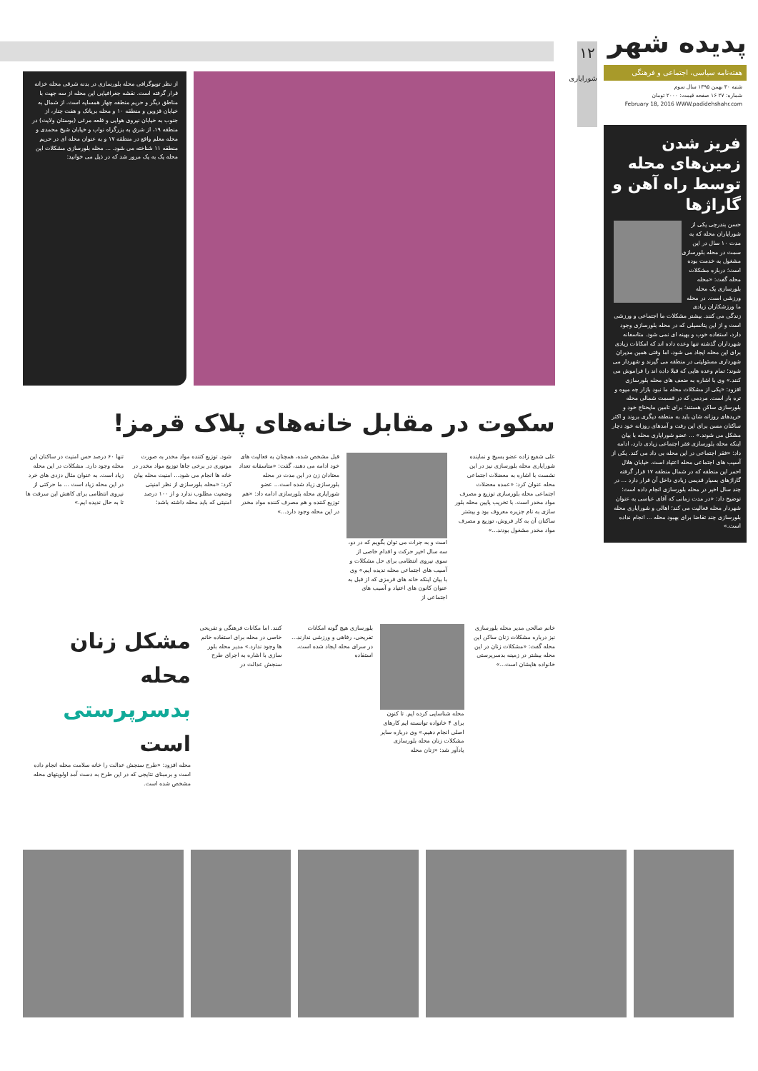۱۲
شورایاری
پدیده شهر
هفته‌نامه سیاسی، اجتماعی و فرهنگی
شنبه ۳۰ بهمن ۱۳۹۵ سال سوم
شماره: ۲۷ ۱۶ صفحه قیمت: ۲۰۰۰ تومان
February 18, 2016 WWW.padidehshahr.com
فریز شدن زمین‌های محله توسط راه آهن و گاراژها
حسن بندرچی یکی از شورایاران محله که به مدت ۱۰ سال در این سمت در محله بلورسازی مشغول به خدمت بوده است؛ درباره مشکلات محله گفت: «محله بلورسازی یک محله ورزشی است. در محله ما ورزشکاران زیادی زندگی می کنند. بیشتر مشکلات ما اجتماعی و ورزشی است و از این پتانسیلی که در محله بلورسازی وجود دارد، استفاده خوب و بهینه ای نمی شود. متاسفانه شهرداران گذشته تنها وعده داده اند که امکانات زیادی برای این محله ایجاد می شود، اما وقتی همین مدیران شهرداری مسئولیتی در منطقه می گیرند و شهردار می شوند؛ تمام وعده هایی که قبلا داده اند را فراموش می کنند.» وی با اشاره به ضعف های محله بلورسازی افزود: «یکی از مشکلات محله ما نبود بازار چه میوه و تره بار است. مردمی که در قسمت شمالی محله بلورسازی ساکن هستند؛ برای تامین مایحتاج خود و خریدهای روزانه شان باید به منطقه دیگری بروند و اکثر ساکنان مسن برای این رفت و آمدهای روزانه خود دچار مشکل می شوند.» ... عضو شورایاری محله با بیان اینکه محله بلورسازی فقر اجتماعی زیادی دارد، ادامه داد: «فقر اجتماعی در این محله بی داد می کند. یکی از آسیب های اجتماعی محله اعتیاد است. خیابان هلال احمر این منطقه که در شمال منطقه ۱۷ قرار گرفته گاراژهای بسیار قدیمی زیادی داخل آن قرار دارد ... در چند سال اخیر در محله بلورسازی انجام داده است؛ توضیح داد: «در مدت زمانی که آقای عباسی به عنوان شهردار محله فعالیت می کند؛ اهالی و شورایاری محله بلورسازی چند تقاضا برای بهبود محله ... انجام نداده است.»
از نظر توپوگرافی محله بلورسازی در بدنه شرقی محله خزانه قرار گرفته است. نقشه جغرافیایی این محله از سه جهت با مناطق دیگر و حریم منطقه چهار همسایه است. از شمال به خیابان قزوین و منطقه ۱۰ و محله بریانک و هفت چنار، از جنوب به خیابان نیروی هوایی و قلعه مرغی (بوستان ولایت) در منطقه ۱۹، از شرق به بزرگراه نواب و خیابان شیخ محمدی و محله معلم واقع در منطقه ۱۷ و به عنوان محله ای در حریم منطقه ۱۱ شناخته می شود. ... محله بلورسازی مشکلات این محله یک به یک مرور شد که در ذیل می خوانید:
سکوت در مقابل خانه‌های پلاک قرمز!
علی شفیع زاده عضو بسیج و نماینده شورایاری محله بلورسازی نیز در این نشست با اشاره به معضلات اجتماعی محله عنوان کرد: «عمده معضلات اجتماعی محله بلورسازی توزیع و مصرف مواد مخدر است. با تخریب پایین محله بلور سازی به نام جزیره معروف بود و بیشتر ساکنان آن به کار فروش، توزیع و مصرف مواد مخدر مشغول بودند...»
است و به جرات می توان بگویم که در دو، سه سال اخیر حرکت و اقدام خاصی از سوی نیروی انتظامی برای حل مشکلات و آسیب های اجتماعی محله ندیده ایم.» وی با بیان اینکه خانه های قرمزی که از قبل به عنوان کانون های اعتیاد و آسیب های اجتماعی از
قبل مشخص شده، همچنان به فعالیت های خود ادامه می دهند، گفت: «متاسفانه تعداد معتادان زن در این مدت در محله بلورسازی زیاد شده است... عضو شورایاری محله بلورسازی ادامه داد: «هم توزیع کننده و هم مصرف کننده مواد مخدر در این محله وجود دارد...»
شود. توزیع کننده مواد مخدر به صورت موتوری در برخی جاها توزیع مواد مخدر در خانه ها انجام می شود... امنیت محله بیان کرد: «محله بلورسازی از نظر امنیتی وضعیت مطلوب ندارد و از ۱۰۰ درصد امنیتی که باید محله داشته باشد؛
تنها ۶۰ درصد حس امنیت در ساکنان این محله وجود دارد. مشکلات در این محله زیاد است. به عنوان مثال دزدی های خرد در این محله زیاد است ... ما حرکتی از نیروی انتظامی برای کاهش این سرقت ها تا به حال ندیده ایم.»
خانم صالحی مدیر محله بلورسازی نیز درباره مشکلات زنان ساکن این محله گفت: «مشکلات زنان در این محله بیشتر در زمینه بدسرپرستی خانواده هایشان است...»
محله شناسایی کرده ایم. تا کنون برای ۴ خانواده توانسته ایم کارهای اصلی انجام دهیم.» وی درباره سایر مشکلات زنان محله بلورسازی یادآور شد: «زنان محله
بلورسازی هیچ گونه امکانات تفریحی، رفاهی و ورزشی ندارند... در سرای محله ایجاد شده است، استفاده
کنند. اما مکانات فرهنگی و تفریحی خاصی در محله برای استفاده خانم ها وجود ندارد.» مدیر محله بلور سازی با اشاره به اجرای طرح سنجش عدالت در
مشکل زنان محله بدسرپرستی است
محله افزود: «طرح سنجش عدالت را خانه سلامت محله انجام داده است و برمبنای نتایجی که در این طرح به دست آمد اولویتهای محله مشخص شده است.